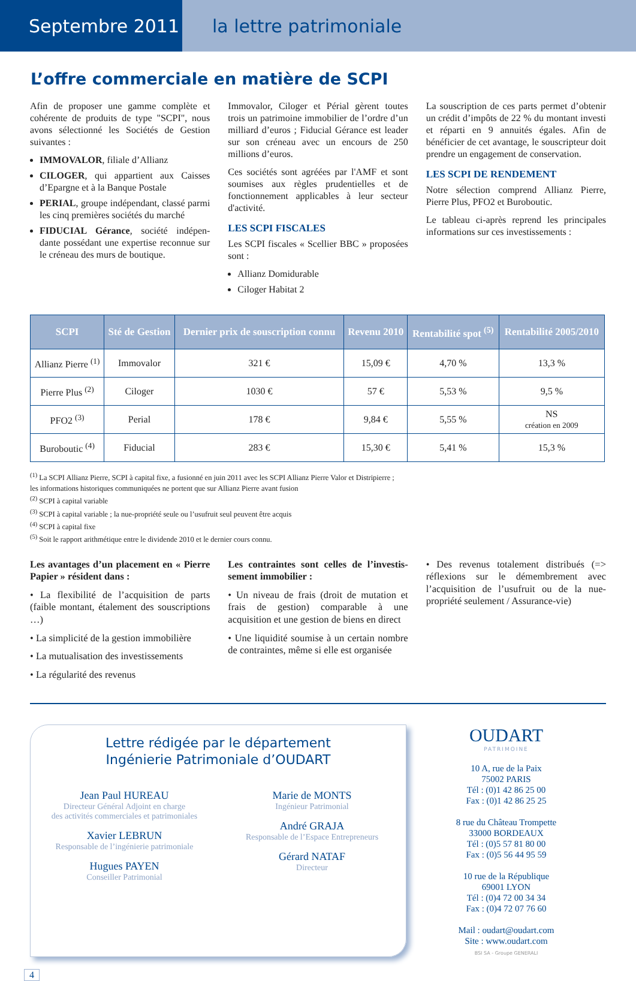Septembre 2011 la lettre patrimoniale
L’offre commerciale en matière de SCPI
Afin de proposer une gamme complète et cohérente de produits de type "SCPI", nous avons sélectionné les Sociétés de Gestion suivantes :
IMMOVALOR, filiale d’Allianz
CILOGER, qui appartient aux Caisses d’Epargne et à la Banque Postale
PERIAL, groupe indépendant, classé parmi les cinq premières sociétés du marché
FIDUCIAL Gérance, société indépen-dante possédant une expertise reconnue sur le créneau des murs de boutique.
Immovalor, Ciloger et Périal gèrent toutes trois un patrimoine immobilier de l’ordre d’un milliard d’euros ; Fiducial Gérance est leader sur son créneau avec un encours de 250 millions d’euros.
Ces sociétés sont agréées par l'AMF et sont soumises aux règles prudentielles et de fonctionnement applicables à leur secteur d'activité.
LES SCPI FISCALES
Les SCPI fiscales « Scellier BBC » proposées sont :
Allianz Domidurable
Ciloger Habitat 2
La souscription de ces parts permet d’obtenir un crédit d’impôts de 22 % du montant investi et réparti en 9 annuités égales. Afin de bénéficier de cet avantage, le souscripteur doit prendre un engagement de conservation.
LES SCPI DE RENDEMENT
Notre sélection comprend Allianz Pierre, Pierre Plus, PFO2 et Buroboutic.
Le tableau ci-après reprend les principales informations sur ces investissements :
| SCPI | Sté de Gestion | Dernier prix de souscription connu | Revenu 2010 | Rentabilité spot <sup>(5)</sup> | Rentabilité 2005/2010 |
| --- | --- | --- | --- | --- | --- |
| Allianz Pierre <sup>(1)</sup> | Immovalor | 321 € | 15,09 € | 4,70 % | 13,3 % |
| Pierre Plus <sup>(2)</sup> | Ciloger | 1030 € | 57 € | 5,53 % | 9,5 % |
| PFO2 <sup>(3)</sup> | Perial | 178 € | 9,84 € | 5,55 % | NS création en 2009 |
| Buroboutic <sup>(4)</sup> | Fiducial | 283 € | 15,30 € | 5,41 % | 15,3 % |
<sup>(1)</sup> La SCPI Allianz Pierre, SCPI à capital fixe, a fusionné en juin 2011 avec les SCPI Allianz Pierre Valor et Distripierre ;
les informations historiques communiquées ne portent que sur Allianz Pierre avant fusion
<sup>(2)</sup> SCPI à capital variable
<sup>(3)</sup> SCPI à capital variable ; la nue-propriété seule ou l’usufruit seul peuvent être acquis
<sup>(4)</sup> SCPI à capital fixe
<sup>(5)</sup> Soit le rapport arithmétique entre le dividende 2010 et le dernier cours connu.
Les avantages d’un placement en « Pierre Papier » résident dans :
• La flexibilité de l’acquisition de parts (faible montant, étalement des souscriptions …)
• La simplicité de la gestion immobilière
• La mutualisation des investissements
• La régularité des revenus
Les contraintes sont celles de l’investis-sement immobilier :
• Un niveau de frais (droit de mutation et frais de gestion) comparable à une acquisition et une gestion de biens en direct
• Une liquidité soumise à un certain nombre de contraintes, même si elle est organisée
• Des revenus totalement distribués (=> réflexions sur le démembrement avec l’acquisition de l’usufruit ou de la nue-propriété seulement / Assurance-vie)
Lettre rédigée par le département
Ingénierie Patrimoniale d’OUDART
Jean Paul HUREAU
Directeur Général Adjoint en charge
des activités commerciales et patrimoniales
Xavier LEBRUN
Responsable de l’ingénierie patrimoniale
Hugues PAYEN
Conseiller Patrimonial
Marie de MONTS
Ingénieur Patrimonial
André GRAJA
Responsable de l’Espace Entrepreneurs
Gérard NATAF
Directeur
OUDART
PATRIMOINE
10 A, rue de la Paix
75002 PARIS
Tél : (0)1 42 86 25 00
Fax : (0)1 42 86 25 25
8 rue du Château Trompette
33000 BORDEAUX
Tél : (0)5 57 81 80 00
Fax : (0)5 56 44 95 59
10 rue de la République
69001 LYON
Tél : (0)4 72 00 34 34
Fax : (0)4 72 07 76 60
Mail : oudart@oudart.com
Site : www.oudart.com
BSI SA - Groupe GENERALI
4